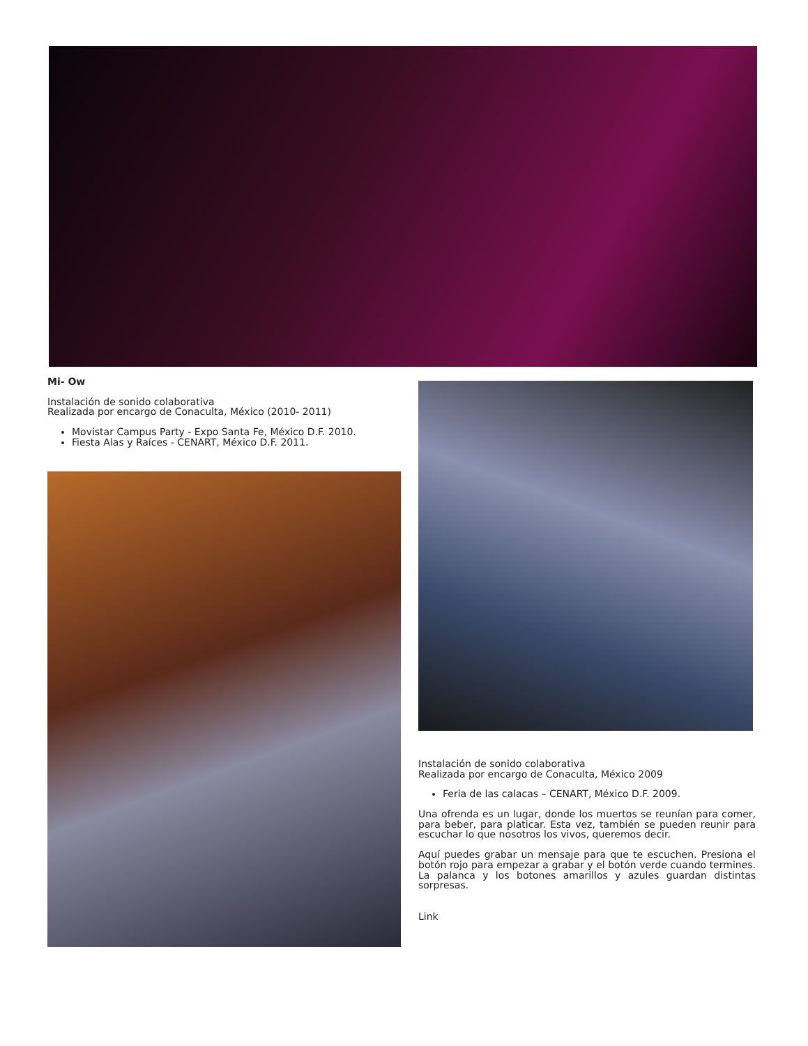Mi- Ow
Instalación de sonido colaborativa
Realizada por encargo de Conaculta, México (2010- 2011)
Movistar Campus Party - Expo Santa Fe, México D.F. 2010.
Fiesta Alas y Raíces - CENART, México D.F. 2011.
Instalación de sonido colaborativa
Realizada por encargo de Conaculta, México 2009
Feria de las calacas – CENART, México D.F. 2009.
Una ofrenda es un lugar, donde los muertos se reunían para comer, para beber, para platicar. Esta vez, también se pueden reunir para escuchar lo que nosotros los vivos, queremos decir.
Aquí puedes grabar un mensaje para que te escuchen. Presiona el botón rojo para empezar a grabar y el botón verde cuando termines. La palanca y los botones amarillos y azules guardan distintas sorpresas.
Link